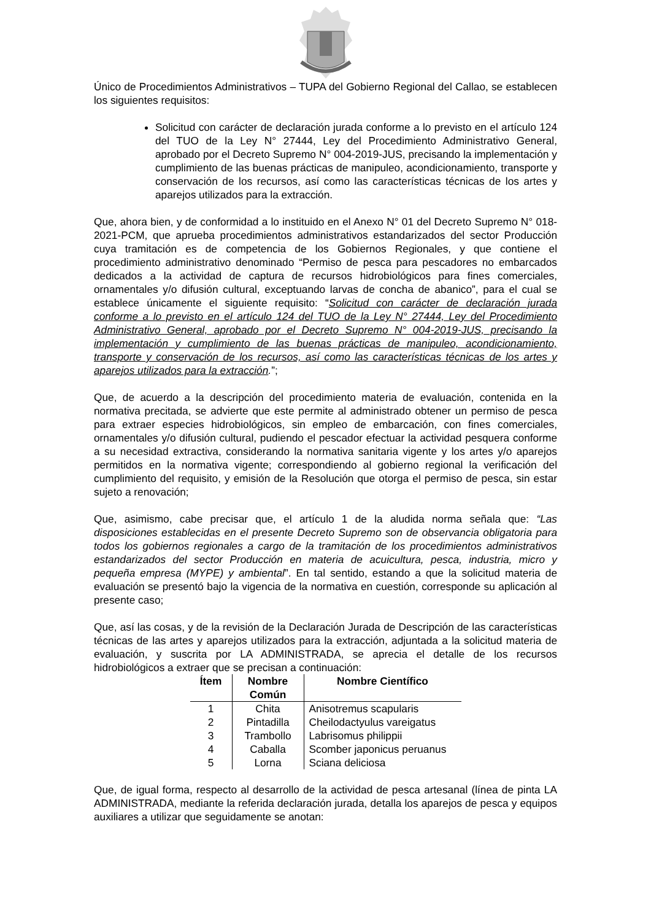Único de Procedimientos Administrativos – TUPA del Gobierno Regional del Callao, se establecen los siguientes requisitos:
Solicitud con carácter de declaración jurada conforme a lo previsto en el artículo 124 del TUO de la Ley N° 27444, Ley del Procedimiento Administrativo General, aprobado por el Decreto Supremo N° 004-2019-JUS, precisando la implementación y cumplimiento de las buenas prácticas de manipuleo, acondicionamiento, transporte y conservación de los recursos, así como las características técnicas de los artes y aparejos utilizados para la extracción.
Que, ahora bien, y de conformidad a lo instituido en el Anexo N° 01 del Decreto Supremo N° 018-2021-PCM, que aprueba procedimientos administrativos estandarizados del sector Producción cuya tramitación es de competencia de los Gobiernos Regionales, y que contiene el procedimiento administrativo denominado “Permiso de pesca para pescadores no embarcados dedicados a la actividad de captura de recursos hidrobiológicos para fines comerciales, ornamentales y/o difusión cultural, exceptuando larvas de concha de abanico”, para el cual se establece únicamente el siguiente requisito: “Solicitud con carácter de declaración jurada conforme a lo previsto en el artículo 124 del TUO de la Ley N° 27444, Ley del Procedimiento Administrativo General, aprobado por el Decreto Supremo N° 004-2019-JUS, precisando la implementación y cumplimiento de las buenas prácticas de manipuleo, acondicionamiento, transporte y conservación de los recursos, así como las características técnicas de los artes y aparejos utilizados para la extracción.”;
Que, de acuerdo a la descripción del procedimiento materia de evaluación, contenida en la normativa precitada, se advierte que este permite al administrado obtener un permiso de pesca para extraer especies hidrobiológicos, sin empleo de embarcación, con fines comerciales, ornamentales y/o difusión cultural, pudiendo el pescador efectuar la actividad pesquera conforme a su necesidad extractiva, considerando la normativa sanitaria vigente y los artes y/o aparejos permitidos en la normativa vigente; correspondiendo al gobierno regional la verificación del cumplimiento del requisito, y emisión de la Resolución que otorga el permiso de pesca, sin estar sujeto a renovación;
Que, asimismo, cabe precisar que, el artículo 1 de la aludida norma señala que: “Las disposiciones establecidas en el presente Decreto Supremo son de observancia obligatoria para todos los gobiernos regionales a cargo de la tramitación de los procedimientos administrativos estandarizados del sector Producción en materia de acuicultura, pesca, industria, micro y pequeña empresa (MYPE) y ambiental”. En tal sentido, estando a que la solicitud materia de evaluación se presentó bajo la vigencia de la normativa en cuestión, corresponde su aplicación al presente caso;
Que, así las cosas, y de la revisión de la Declaración Jurada de Descripción de las características técnicas de las artes y aparejos utilizados para la extracción, adjuntada a la solicitud materia de evaluación, y suscrita por LA ADMINISTRADA, se aprecia el detalle de los recursos hidrobiológicos a extraer que se precisan a continuación:
| Ítem | Nombre Común | Nombre Científico |
| --- | --- | --- |
| 1 | Chita | Anisotremus scapularis |
| 2 | Pintadilla | Cheilodactyulus vareigatus |
| 3 | Trambollo | Labrisomus philippii |
| 4 | Caballa | Scomber japonicus peruanus |
| 5 | Lorna | Sciana deliciosa |
Que, de igual forma, respecto al desarrollo de la actividad de pesca artesanal (línea de pinta LA ADMINISTRADA, mediante la referida declaración jurada, detalla los aparejos de pesca y equipos auxiliares a utilizar que seguidamente se anotan: